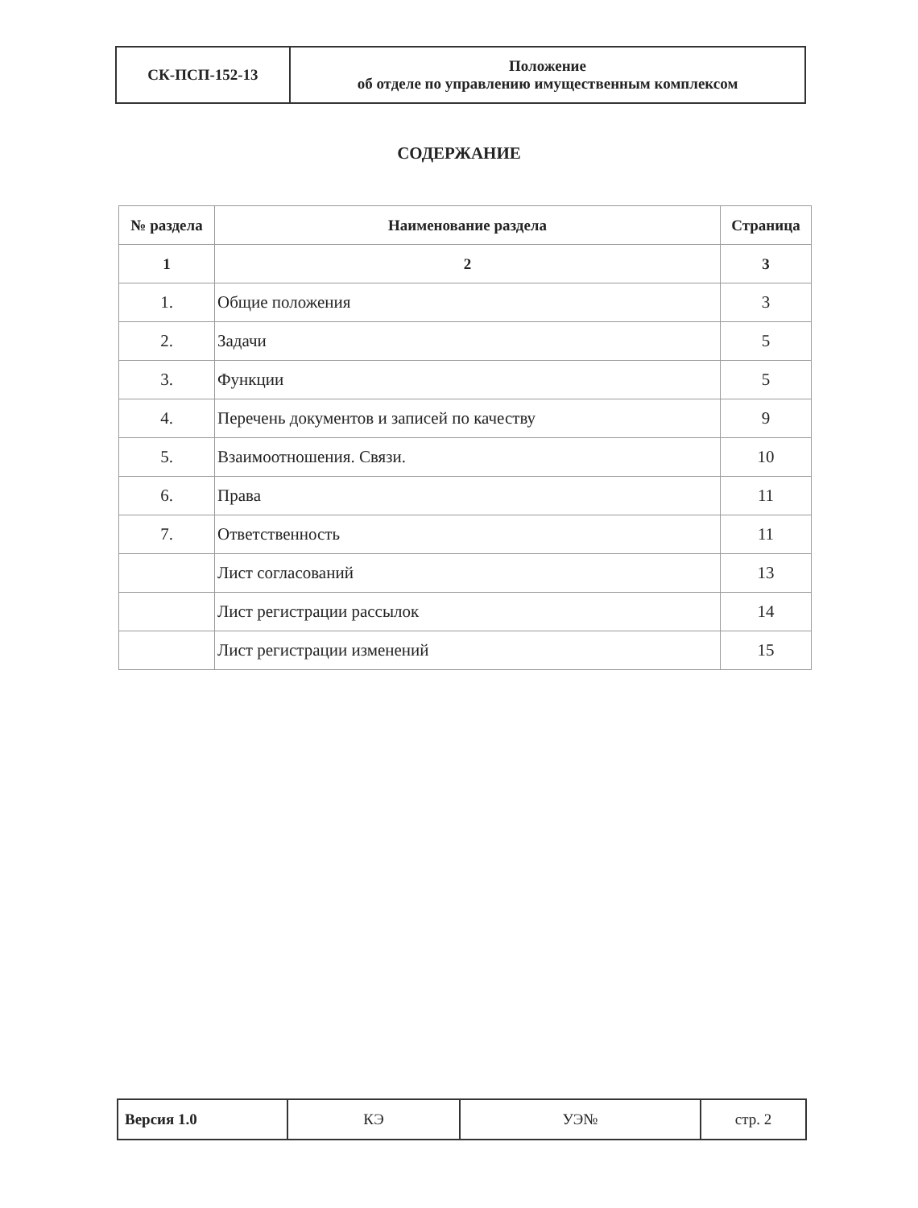| СК-ПСП-152-13 | Положение об отделе по управлению имущественным комплексом |
СОДЕРЖАНИЕ
| № раздела | Наименование раздела | Страница |
| --- | --- | --- |
| 1 | 2 | 3 |
| 1. | Общие положения | 3 |
| 2. | Задачи | 5 |
| 3. | Функции | 5 |
| 4. | Перечень документов и записей по качеству | 9 |
| 5. | Взаимоотношения. Связи. | 10 |
| 6. | Права | 11 |
| 7. | Ответственность | 11 |
| | Лист согласований | 13 |
| | Лист регистрации рассылок | 14 |
| | Лист регистрации изменений | 15 |
| Версия 1.0 | КЭ | УЭ№ | стр. 2 |